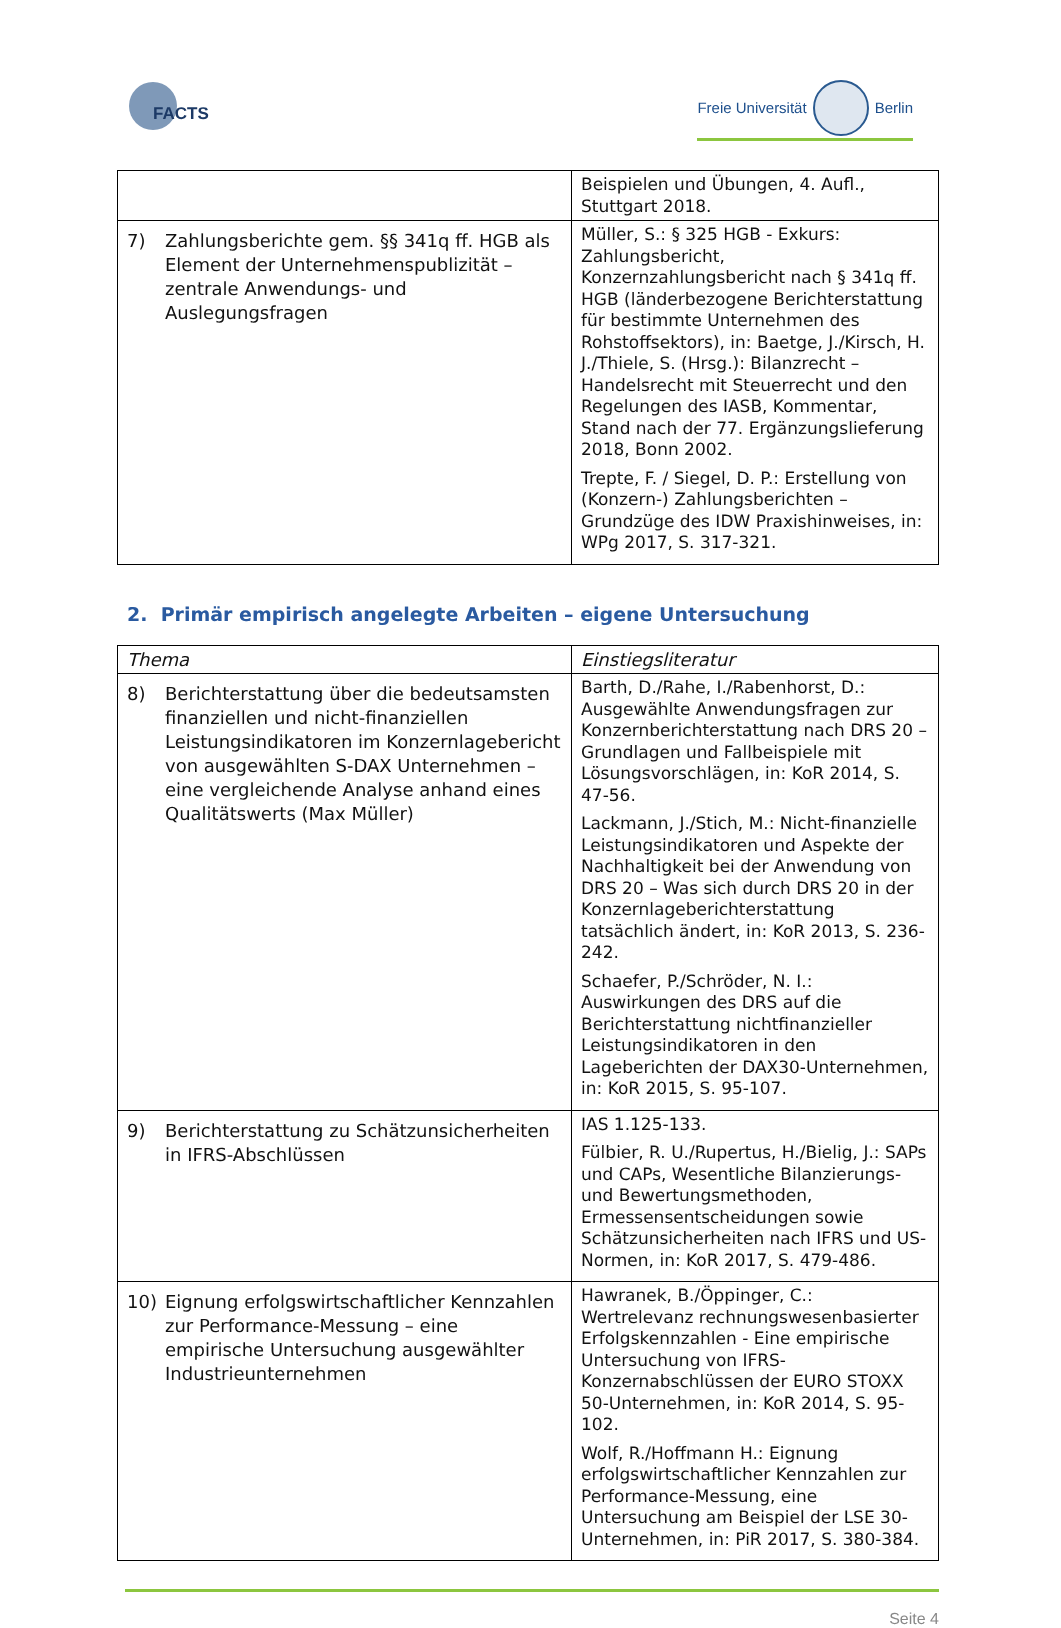FACTS
Freie Universität
Berlin
| | Beispielen und Übungen, 4. Aufl., Stuttgart 2018. |
| 7) Zahlungsberichte gem. §§ 341q ff. HGB als Element der Unternehmenspublizität – zentrale Anwendungs- und Auslegungsfragen | Müller, S.: § 325 HGB - Exkurs: Zahlungsbericht, Konzernzahlungsbericht nach § 341q ff. HGB (länderbezogene Berichterstattung für bestimmte Unternehmen des Rohstoffsektors), in: Baetge, J./Kirsch, H. J./Thiele, S. (Hrsg.): Bilanzrecht – Handelsrecht mit Steuerrecht und den Regelungen des IASB, Kommentar, Stand nach der 77. Ergänzungslieferung 2018, Bonn 2002. Trepte, F. / Siegel, D. P.: Erstellung von (Konzern-) Zahlungsberichten – Grundzüge des IDW Praxishinweises, in: WPg 2017, S. 317-321. |
2. Primär empirisch angelegte Arbeiten – eigene Untersuchung
| Thema | Einstiegsliteratur |
| --- | --- |
| 8) Berichterstattung über die bedeutsamsten finanziellen und nicht-finanziellen Leistungsindikatoren im Konzernlagebericht von ausgewählten S-DAX Unternehmen – eine vergleichende Analyse anhand eines Qualitätswerts (Max Müller) | Barth, D./Rahe, I./Rabenhorst, D.: Ausgewählte Anwendungsfragen zur Konzernberichterstattung nach DRS 20 – Grundlagen und Fallbeispiele mit Lösungsvorschlägen, in: KoR 2014, S. 47-56. Lackmann, J./Stich, M.: Nicht-finanzielle Leistungsindikatoren und Aspekte der Nachhaltigkeit bei der Anwendung von DRS 20 – Was sich durch DRS 20 in der Konzernlageberichterstattung tatsächlich ändert, in: KoR 2013, S. 236-242. Schaefer, P./Schröder, N. I.: Auswirkungen des DRS auf die Berichterstattung nichtfinanzieller Leistungsindikatoren in den Lageberichten der DAX30-Unternehmen, in: KoR 2015, S. 95-107. |
| 9) Berichterstattung zu Schätzunsicherheiten in IFRS-Abschlüssen | IAS 1.125-133. Fülbier, R. U./Rupertus, H./Bielig, J.: SAPs und CAPs, Wesentliche Bilanzierungs- und Bewertungsmethoden, Ermessensentscheidungen sowie Schätzunsicherheiten nach IFRS und US-Normen, in: KoR 2017, S. 479-486. |
| 10) Eignung erfolgswirtschaftlicher Kennzahlen zur Performance-Messung – eine empirische Untersuchung ausgewählter Industrieunternehmen | Hawranek, B./Öppinger, C.: Wertrelevanz rechnungswesenbasierter Erfolgskennzahlen - Eine empirische Untersuchung von IFRS-Konzernabschlüssen der EURO STOXX 50-Unternehmen, in: KoR 2014, S. 95-102. Wolf, R./Hoffmann H.: Eignung erfolgswirtschaftlicher Kennzahlen zur Performance-Messung, eine Untersuchung am Beispiel der LSE 30-Unternehmen, in: PiR 2017, S. 380-384. |
Seite 4